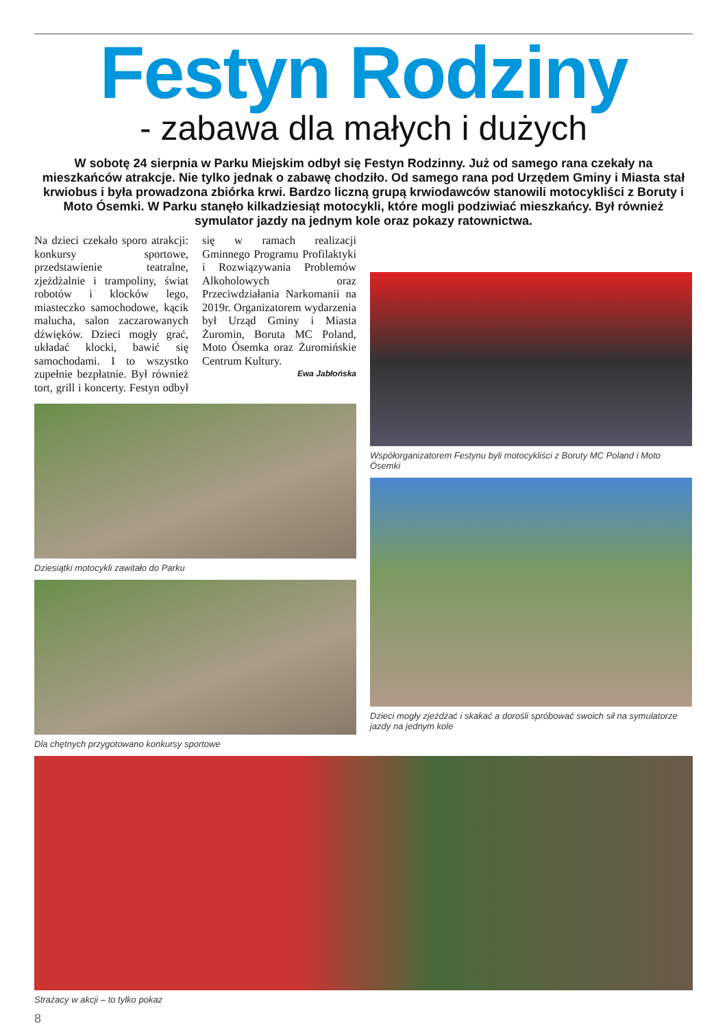Festyn Rodziny
- zabawa dla małych i dużych
W sobotę 24 sierpnia w Parku Miejskim odbył się Festyn Rodzinny. Już od samego rana czekały na mieszkańców atrakcje. Nie tylko jednak o zabawę chodziło. Od samego rana pod Urzędem Gminy i Miasta stał krwiobus i była prowadzona zbiórka krwi. Bardzo liczną grupą krwiodawców stanowili motocykliści z Boruty i Moto Ósemki. W Parku stanęło kilkadziesiąt motocykli, które mogli podziwiać mieszkańcy. Był również symulator jazdy na jednym kole oraz pokazy ratownictwa.
Na dzieci czekało sporo atrakcji: konkursy sportowe, przedstawienie teatralne, zjeżdżalnie i trampoliny, świat robotów i klocków lego, miasteczko samochodowe, kącik malucha, salon zaczarowanych dźwięków. Dzieci mogły grać, układać klocki, bawić się samochodami. I to wszystko zupełnie bezpłatnie. Był również tort, grill i koncerty. Festyn odbył się w ramach realizacji Gminnego Programu Profilaktyki i Rozwiązywania Problemów Alkoholowych oraz Przeciwdziałania Narkomanii na 2019r. Organizatorem wydarzenia był Urząd Gminy i Miasta Żuromin, Boruta MC Poland, Moto Ósemka oraz Żuromińskie Centrum Kultury.
Ewa Jabłońska
Dziesiątki motocykli zawitało do Parku
Dla chętnych przygotowano konkursy sportowe
Współorganizatorem Festynu byli motocykliści z Boruty MC Poland i Moto Ósemki
Dzieci mogły zjeżdżać i skakać a dorośli spróbować swoich sił na symulatorze jazdy na jednym kole
Strażacy w akcji – to tylko pokaz
8